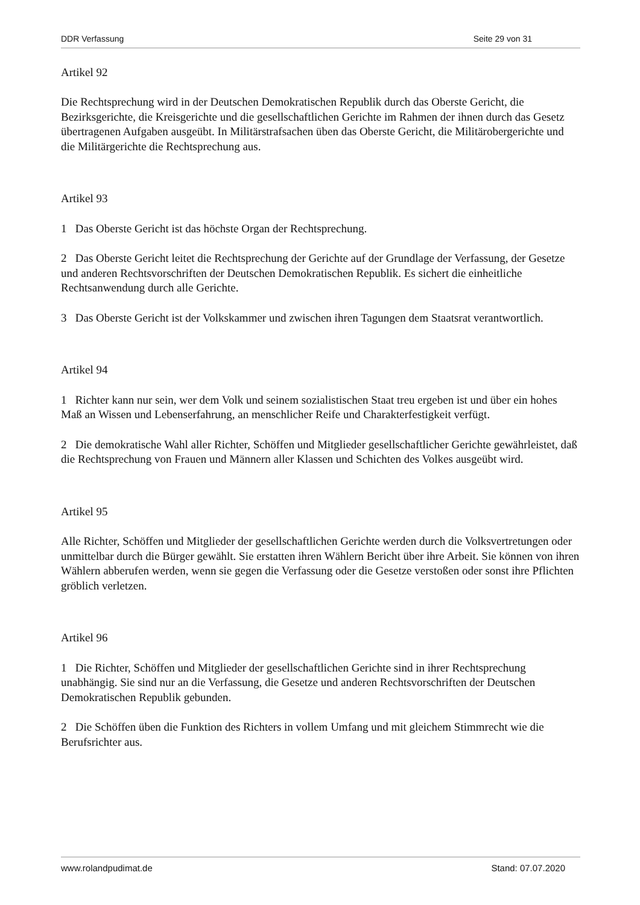DDR Verfassung Seite 29 von 31
Artikel 92
Die Rechtsprechung wird in der Deutschen Demokratischen Republik durch das Oberste Gericht, die Bezirksgerichte, die Kreisgerichte und die gesellschaftlichen Gerichte im Rahmen der ihnen durch das Gesetz übertragenen Aufgaben ausgeübt. In Militärstrafsachen üben das Oberste Gericht, die Militärobergerichte und die Militärgerichte die Rechtsprechung aus.
Artikel 93
1 Das Oberste Gericht ist das höchste Organ der Rechtsprechung.
2 Das Oberste Gericht leitet die Rechtsprechung der Gerichte auf der Grundlage der Verfassung, der Gesetze und anderen Rechtsvorschriften der Deutschen Demokratischen Republik. Es sichert die einheitliche Rechtsanwendung durch alle Gerichte.
3 Das Oberste Gericht ist der Volkskammer und zwischen ihren Tagungen dem Staatsrat verantwortlich.
Artikel 94
1 Richter kann nur sein, wer dem Volk und seinem sozialistischen Staat treu ergeben ist und über ein hohes Maß an Wissen und Lebenserfahrung, an menschlicher Reife und Charakterfestigkeit verfügt.
2 Die demokratische Wahl aller Richter, Schöffen und Mitglieder gesellschaftlicher Gerichte gewährleistet, daß die Rechtsprechung von Frauen und Männern aller Klassen und Schichten des Volkes ausgeübt wird.
Artikel 95
Alle Richter, Schöffen und Mitglieder der gesellschaftlichen Gerichte werden durch die Volksvertretungen oder unmittelbar durch die Bürger gewählt. Sie erstatten ihren Wählern Bericht über ihre Arbeit. Sie können von ihren Wählern abberufen werden, wenn sie gegen die Verfassung oder die Gesetze verstoßen oder sonst ihre Pflichten gröblich verletzen.
Artikel 96
1 Die Richter, Schöffen und Mitglieder der gesellschaftlichen Gerichte sind in ihrer Rechtsprechung unabhängig. Sie sind nur an die Verfassung, die Gesetze und anderen Rechtsvorschriften der Deutschen Demokratischen Republik gebunden.
2 Die Schöffen üben die Funktion des Richters in vollem Umfang und mit gleichem Stimmrecht wie die Berufsrichter aus.
www.rolandpudimat.de Stand: 07.07.2020